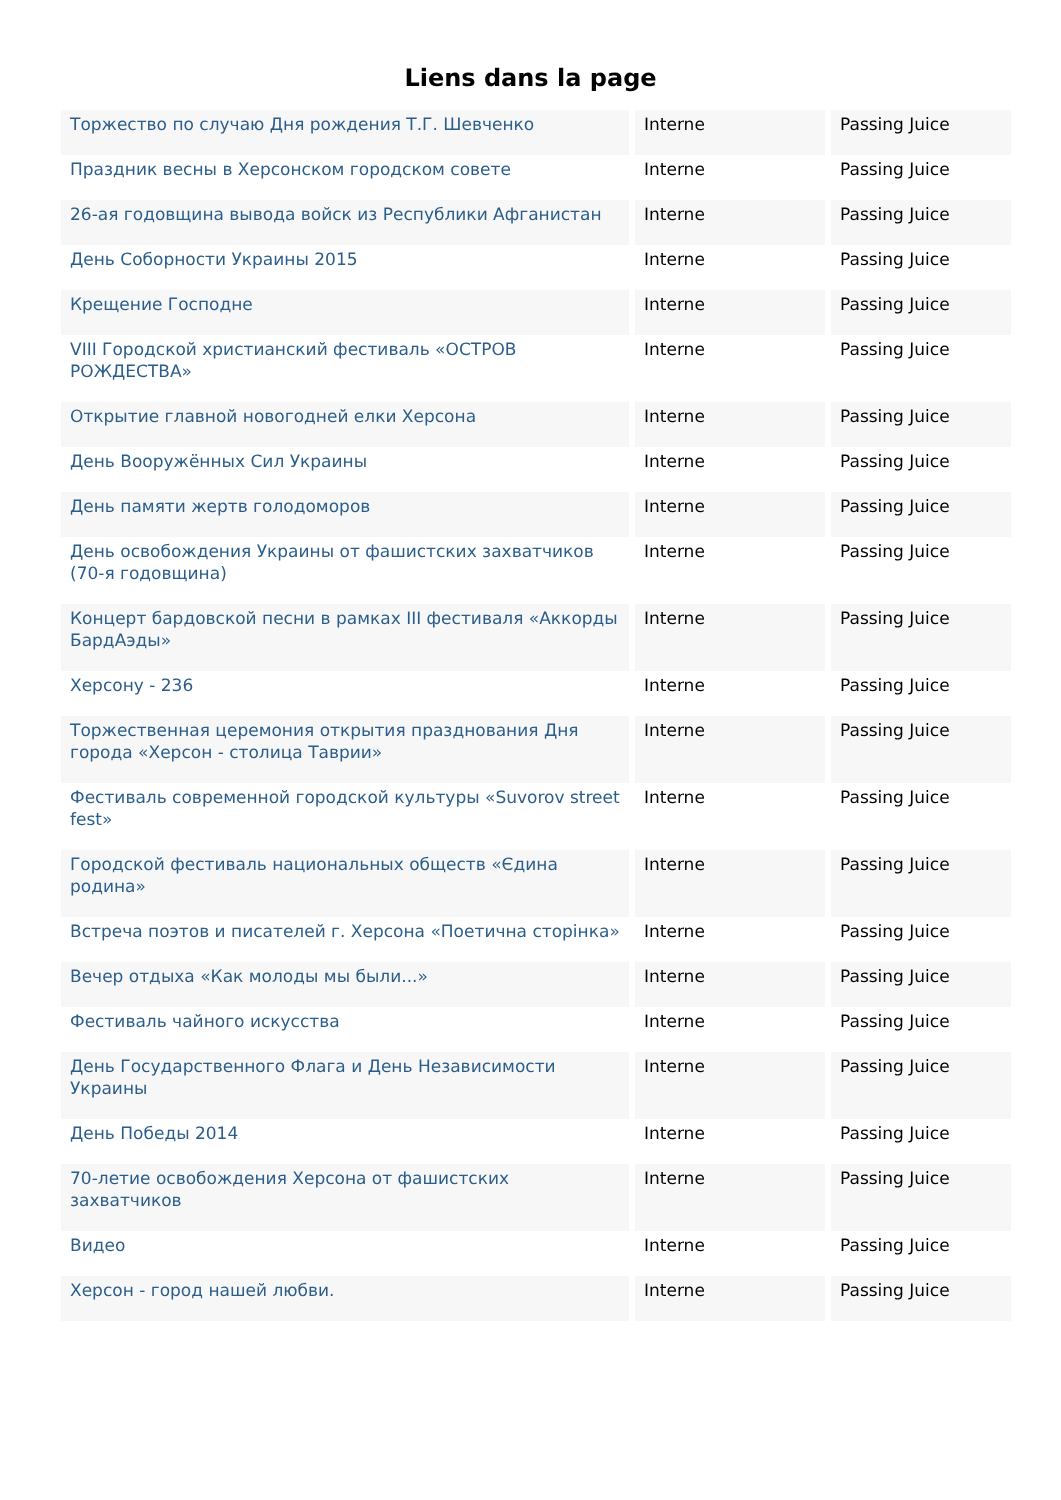Liens dans la page
| Торжество по случаю Дня рождения Т.Г. Шевченко | Interne | Passing Juice |
| Праздник весны в Херсонском городском совете | Interne | Passing Juice |
| 26-ая годовщина вывода войск из Республики Афганистан | Interne | Passing Juice |
| День Соборности Украины 2015 | Interne | Passing Juice |
| Крещение Господне | Interne | Passing Juice |
| VIII Городской христианский фестиваль «ОСТРОВ РОЖДЕСТВА» | Interne | Passing Juice |
| Открытие главной новогодней елки Херсона | Interne | Passing Juice |
| День Вооружённых Сил Украины | Interne | Passing Juice |
| День памяти жертв голодоморов | Interne | Passing Juice |
| День освобождения Украины от фашистских захватчиков (70-я годовщина) | Interne | Passing Juice |
| Концерт бардовской песни в рамках III фестиваля «Аккорды БардАэды» | Interne | Passing Juice |
| Херсону - 236 | Interne | Passing Juice |
| Торжественная церемония открытия празднования Дня города «Херсон - столица Таврии» | Interne | Passing Juice |
| Фестиваль современной городской культуры «Suvorov street fest» | Interne | Passing Juice |
| Городской фестиваль национальных обществ «Єдина родина» | Interne | Passing Juice |
| Встреча поэтов и писателей г. Херсона «Поетична сторінка» | Interne | Passing Juice |
| Вечер отдыха «Как молоды мы были...» | Interne | Passing Juice |
| Фестиваль чайного искусства | Interne | Passing Juice |
| День Государственного Флага и День Независимости Украины | Interne | Passing Juice |
| День Победы 2014 | Interne | Passing Juice |
| 70-летие освобождения Херсона от фашистских захватчиков | Interne | Passing Juice |
| Видео | Interne | Passing Juice |
| Херсон - город нашей любви. | Interne | Passing Juice |